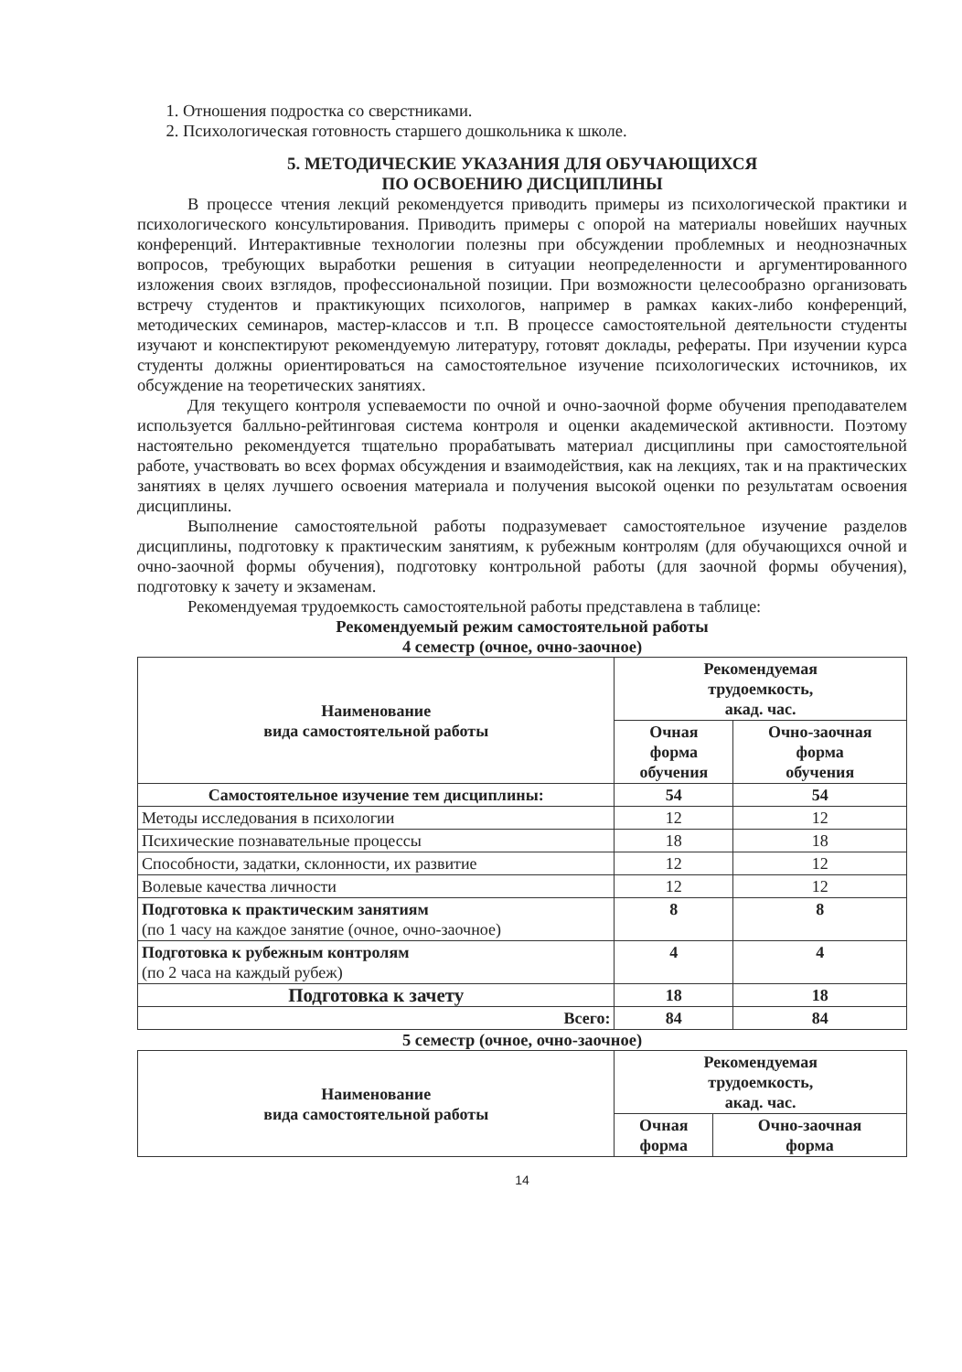1. Отношения подростка со сверстниками.
2. Психологическая готовность старшего дошкольника к школе.
5. МЕТОДИЧЕСКИЕ УКАЗАНИЯ ДЛЯ ОБУЧАЮЩИХСЯ
ПО ОСВОЕНИЮ ДИСЦИПЛИНЫ
В процессе чтения лекций рекомендуется приводить примеры из психологической практики и психологического консультирования. Приводить примеры с опорой на материалы новейших научных конференций. Интерактивные технологии полезны при обсуждении проблемных и неоднозначных вопросов, требующих выработки решения в ситуации неопределенности и аргументированного изложения своих взглядов, профессиональной позиции. При возможности целесообразно организовать встречу студентов и практикующих психологов, например в рамках каких-либо конференций, методических семинаров, мастер-классов и т.п. В процессе самостоятельной деятельности студенты изучают и конспектируют рекомендуемую литературу, готовят доклады, рефераты. При изучении курса студенты должны ориентироваться на самостоятельное изучение психологических источников, их обсуждение на теоретических занятиях.
Для текущего контроля успеваемости по очной и очно-заочной форме обучения преподавателем используется балльно-рейтинговая система контроля и оценки академической активности. Поэтому настоятельно рекомендуется тщательно прорабатывать материал дисциплины при самостоятельной работе, участвовать во всех формах обсуждения и взаимодействия, как на лекциях, так и на практических занятиях в целях лучшего освоения материала и получения высокой оценки по результатам освоения дисциплины.
Выполнение самостоятельной работы подразумевает самостоятельное изучение разделов дисциплины, подготовку к практическим занятиям, к рубежным контролям (для обучающихся очной и очно-заочной формы обучения), подготовку контрольной работы (для заочной формы обучения), подготовку к зачету и экзаменам.
Рекомендуемая трудоемкость самостоятельной работы представлена в таблице:
Рекомендуемый режим самостоятельной работы
4 семестр (очное, очно-заочное)
| Наименование вида самостоятельной работы | Рекомендуемая трудоемкость, акад. час. | |
| --- | --- | --- |
| | Очная форма обучения | Очно-заочная форма обучения |
| Самостоятельное изучение тем дисциплины: | 54 | 54 |
| Методы исследования в психологии | 12 | 12 |
| Психические познавательные процессы | 18 | 18 |
| Способности, задатки, склонности, их развитие | 12 | 12 |
| Волевые качества личности | 12 | 12 |
| Подготовка к практическим занятиям (по 1 часу на каждое занятие (очное, очно-заочное) | 8 | 8 |
| Подготовка к рубежным контролям (по 2 часа на каждый рубеж) | 4 | 4 |
| Подготовка к зачету | 18 | 18 |
| Всего: | 84 | 84 |
5 семестр (очное, очно-заочное)
| Наименование вида самостоятельной работы | Рекомендуемая трудоемкость, акад. час. | |
| --- | --- | --- |
| | Очная форма | Очно-заочная форма |
14